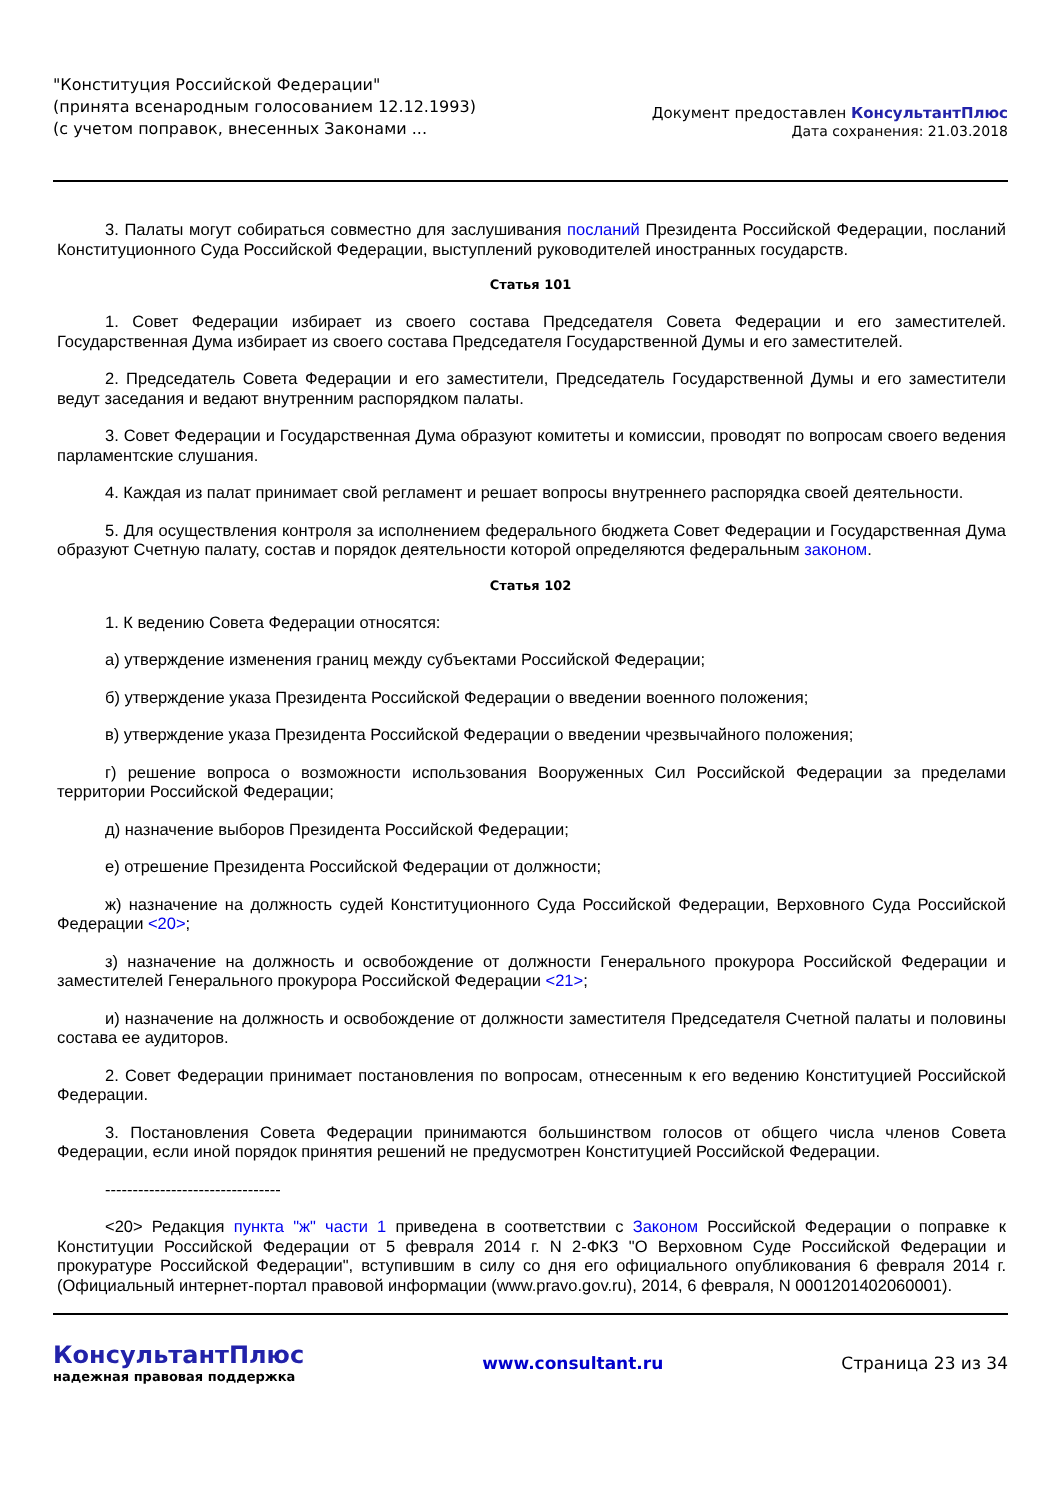"Конституция Российской Федерации"
(принята всенародным голосованием 12.12.1993)
(с учетом поправок, внесенных Законами ...
Документ предоставлен КонсультантПлюс
Дата сохранения: 21.03.2018
3. Палаты могут собираться совместно для заслушивания посланий Президента Российской Федерации, посланий Конституционного Суда Российской Федерации, выступлений руководителей иностранных государств.
Статья 101
1. Совет Федерации избирает из своего состава Председателя Совета Федерации и его заместителей. Государственная Дума избирает из своего состава Председателя Государственной Думы и его заместителей.
2. Председатель Совета Федерации и его заместители, Председатель Государственной Думы и его заместители ведут заседания и ведают внутренним распорядком палаты.
3. Совет Федерации и Государственная Дума образуют комитеты и комиссии, проводят по вопросам своего ведения парламентские слушания.
4. Каждая из палат принимает свой регламент и решает вопросы внутреннего распорядка своей деятельности.
5. Для осуществления контроля за исполнением федерального бюджета Совет Федерации и Государственная Дума образуют Счетную палату, состав и порядок деятельности которой определяются федеральным законом.
Статья 102
1. К ведению Совета Федерации относятся:
а) утверждение изменения границ между субъектами Российской Федерации;
б) утверждение указа Президента Российской Федерации о введении военного положения;
в) утверждение указа Президента Российской Федерации о введении чрезвычайного положения;
г) решение вопроса о возможности использования Вооруженных Сил Российской Федерации за пределами территории Российской Федерации;
д) назначение выборов Президента Российской Федерации;
е) отрешение Президента Российской Федерации от должности;
ж) назначение на должность судей Конституционного Суда Российской Федерации, Верховного Суда Российской Федерации <20>;
з) назначение на должность и освобождение от должности Генерального прокурора Российской Федерации и заместителей Генерального прокурора Российской Федерации <21>;
и) назначение на должность и освобождение от должности заместителя Председателя Счетной палаты и половины состава ее аудиторов.
2. Совет Федерации принимает постановления по вопросам, отнесенным к его ведению Конституцией Российской Федерации.
3. Постановления Совета Федерации принимаются большинством голосов от общего числа членов Совета Федерации, если иной порядок принятия решений не предусмотрен Конституцией Российской Федерации.
--------------------------------
<20> Редакция пункта "ж" части 1 приведена в соответствии с Законом Российской Федерации о поправке к Конституции Российской Федерации от 5 февраля 2014 г. N 2-ФКЗ "О Верховном Суде Российской Федерации и прокуратуре Российской Федерации", вступившим в силу со дня его официального опубликования 6 февраля 2014 г. (Официальный интернет-портал правовой информации (www.pravo.gov.ru), 2014, 6 февраля, N 0001201402060001).
КонсультантПлюс
надежная правовая поддержка
www.consultant.ru Страница 23 из 34